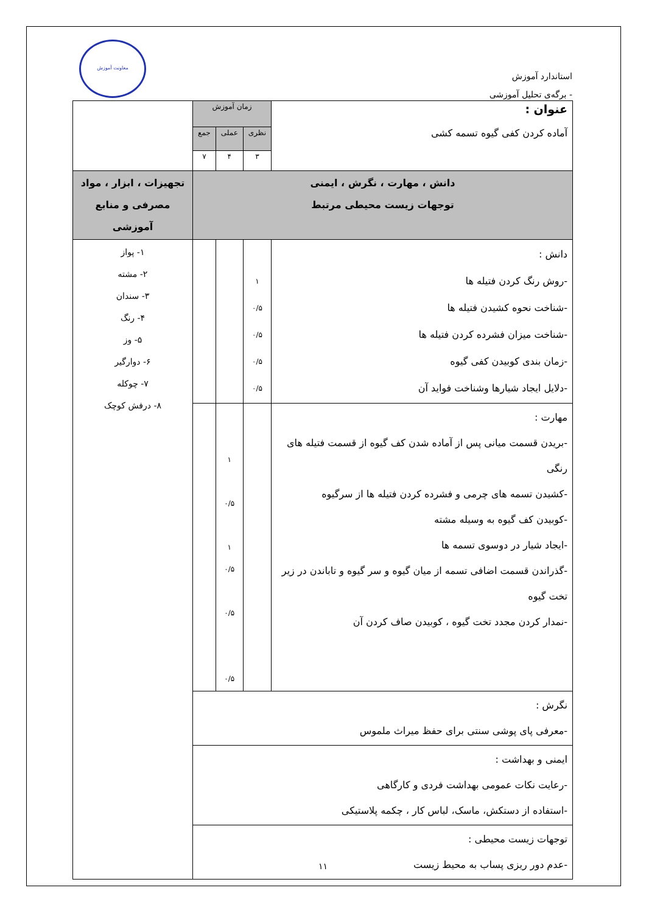استاندارد آموزش
- برگه‌ی تحلیل آموزشی
معاونت آموزش
| عنوان : آماده کردن کفی گیوه تسمه کشی | زمان آموزش | | | |
| | نظری | عملی | جمع | |
| | ۳ | ۴ | ۷ | |
| دانش ، مهارت ، نگرش ، ایمنی توجهات زیست محیطی مرتبط | | | | تجهیزات ، ابزار ، مواد مصرفی و منابع آموزشی |
| دانش : -روش رنگ کردن فتیله ها -شناخت نحوه کشیدن فتیله ها -شناخت میزان فشرده کردن فتیله ها -زمان بندی کوبیدن کفی گیوه -دلایل ایجاد شیارها وشناخت فواید آن | ۱ ۰/۵ ۰/۵ ۰/۵ ۰/۵ | | | ۱- پواز ۲- مشته ۳- سندان ۴- رنگ ۵- وز ۶- دوارگیر ۷- چوکله ۸- درفش کوچک |
| مهارت : -بریدن قسمت میانی پس از آماده شدن کف گیوه از قسمت فتیله های رنگی -کشیدن تسمه های چرمی و فشرده کردن فتیله ها از سرگیوه -کوبیدن کف گیوه به وسیله مشته -ایجاد شیار در دوسوی تسمه ها -گذراندن قسمت اضافی تسمه از میان گیوه و سر گیوه و تاباندن در زیر تخت گیوه -نمدار کردن مجدد تخت گیوه ، کوبیدن صاف کردن آن | | ۱ ۰/۵ ۱ ۰/۵ ۰/۵ ۰/۵ | | |
| نگرش : -معرفی پای پوشی سنتی برای حفظ میراث ملموس | | | | |
| ایمنی و بهداشت : -رعایت نکات عمومی بهداشت فردی و کارگاهی -استفاده از دستکش، ماسک، لباس کار ، چکمه پلاستیکی | | | | |
| توجهات زیست محیطی : -عدم دور ریزی پساب به محیط زیست | | | | |
۱۱